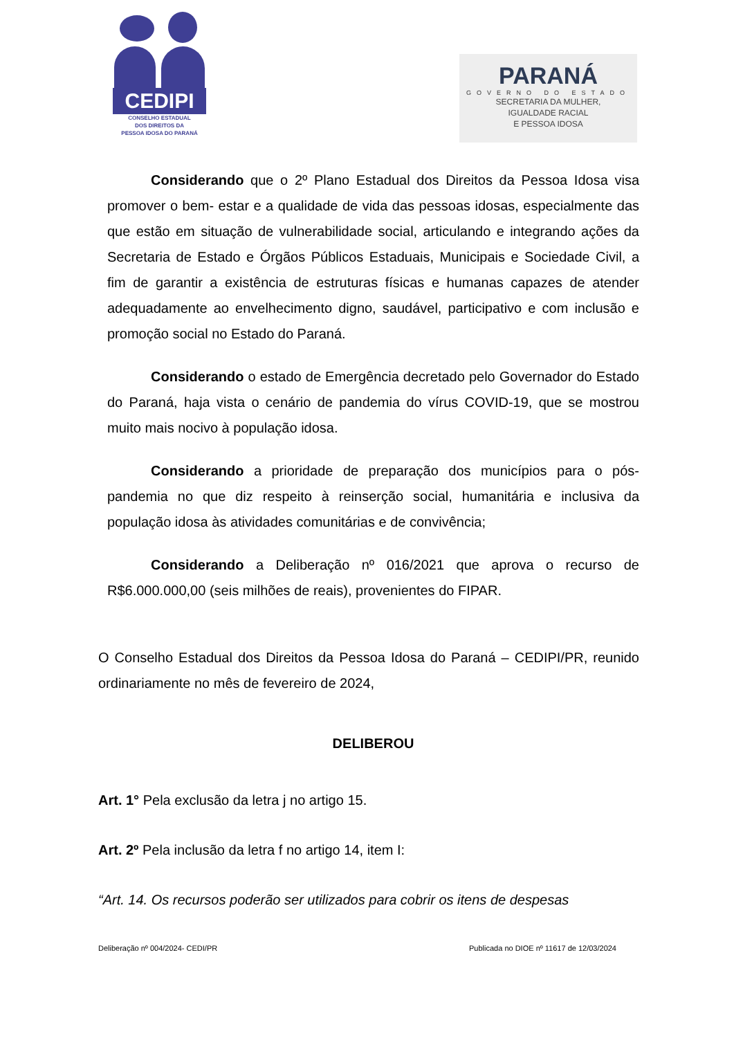CEDIPI
CONSELHO ESTADUAL
DOS DIREITOS DA
PESSOA IDOSA DO PARANÁ
PARANÁ
GOVERNO DO ESTADO
SECRETARIA DA MULHER,
IGUALDADE RACIAL
E PESSOA IDOSA
Considerando que o 2º Plano Estadual dos Direitos da Pessoa Idosa visa promover o bem- estar e a qualidade de vida das pessoas idosas, especialmente das que estão em situação de vulnerabilidade social, articulando e integrando ações da Secretaria de Estado e Órgãos Públicos Estaduais, Municipais e Sociedade Civil, a fim de garantir a existência de estruturas físicas e humanas capazes de atender adequadamente ao envelhecimento digno, saudável, participativo e com inclusão e promoção social no Estado do Paraná.
Considerando o estado de Emergência decretado pelo Governador do Estado do Paraná, haja vista o cenário de pandemia do vírus COVID-19, que se mostrou muito mais nocivo à população idosa.
Considerando a prioridade de preparação dos municípios para o pós-pandemia no que diz respeito à reinserção social, humanitária e inclusiva da população idosa às atividades comunitárias e de convivência;
Considerando a Deliberação nº 016/2021 que aprova o recurso de R$6.000.000,00 (seis milhões de reais), provenientes do FIPAR.
O Conselho Estadual dos Direitos da Pessoa Idosa do Paraná – CEDIPI/PR, reunido ordinariamente no mês de fevereiro de 2024,
DELIBEROU
Art. 1° Pela exclusão da letra j no artigo 15.
Art. 2º Pela inclusão da letra f no artigo 14, item I:
“Art. 14. Os recursos poderão ser utilizados para cobrir os itens de despesas
Deliberação nº 004/2024- CEDI/PR Publicada no DIOE nº 11617 de 12/03/2024